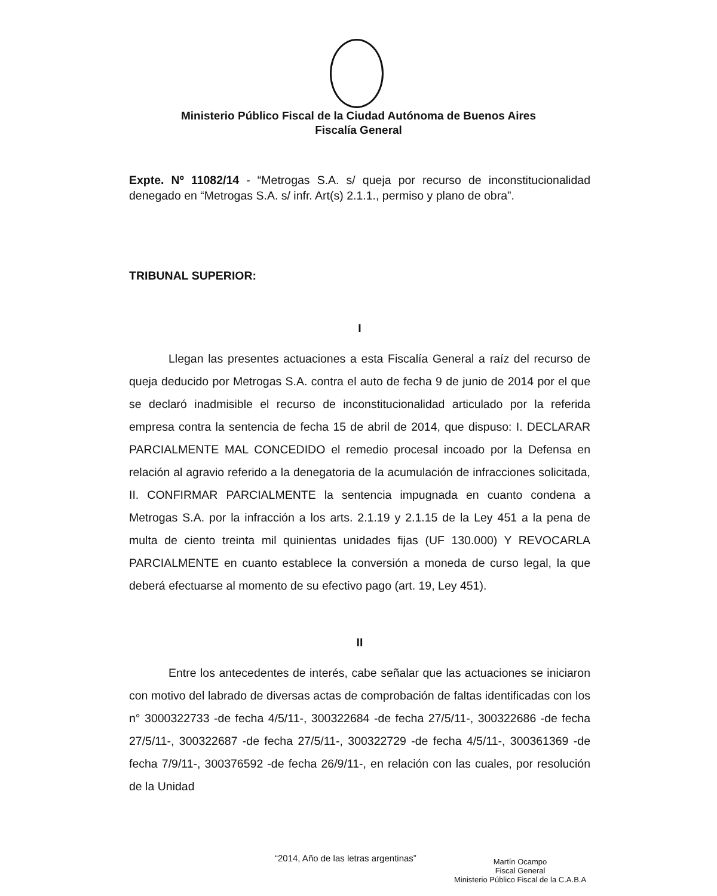Ministerio Público Fiscal de la Ciudad Autónoma de Buenos Aires
Fiscalía General
Expte. Nº 11082/14 - “Metrogas S.A. s/ queja por recurso de inconstitucionalidad denegado en “Metrogas S.A. s/ infr. Art(s) 2.1.1., permiso y plano de obra”.
TRIBUNAL SUPERIOR:
I
Llegan las presentes actuaciones a esta Fiscalía General a raíz del recurso de queja deducido por Metrogas S.A. contra el auto de fecha 9 de junio de 2014 por el que se declaró inadmisible el recurso de inconstitucionalidad articulado por la referida empresa contra la sentencia de fecha 15 de abril de 2014, que dispuso: I. DECLARAR PARCIALMENTE MAL CONCEDIDO el remedio procesal incoado por la Defensa en relación al agravio referido a la denegatoria de la acumulación de infracciones solicitada, II. CONFIRMAR PARCIALMENTE la sentencia impugnada en cuanto condena a Metrogas S.A. por la infracción a los arts. 2.1.19 y 2.1.15 de la Ley 451 a la pena de multa de ciento treinta mil quinientas unidades fijas (UF 130.000) Y REVOCARLA PARCIALMENTE en cuanto establece la conversión a moneda de curso legal, la que deberá efectuarse al momento de su efectivo pago (art. 19, Ley 451).
II
Entre los antecedentes de interés, cabe señalar que las actuaciones se iniciaron con motivo del labrado de diversas actas de comprobación de faltas identificadas con los n° 3000322733 -de fecha 4/5/11-, 300322684 -de fecha 27/5/11-, 300322686 -de fecha 27/5/11-, 300322687 -de fecha 27/5/11-, 300322729 -de fecha 4/5/11-, 300361369 -de fecha 7/9/11-, 300376592 -de fecha 26/9/11-, en relación con las cuales, por resolución de la Unidad
“2014, Año de las letras argentinas”
Martín Ocampo
Fiscal General
Ministerio Público Fiscal de la C.A.B.A